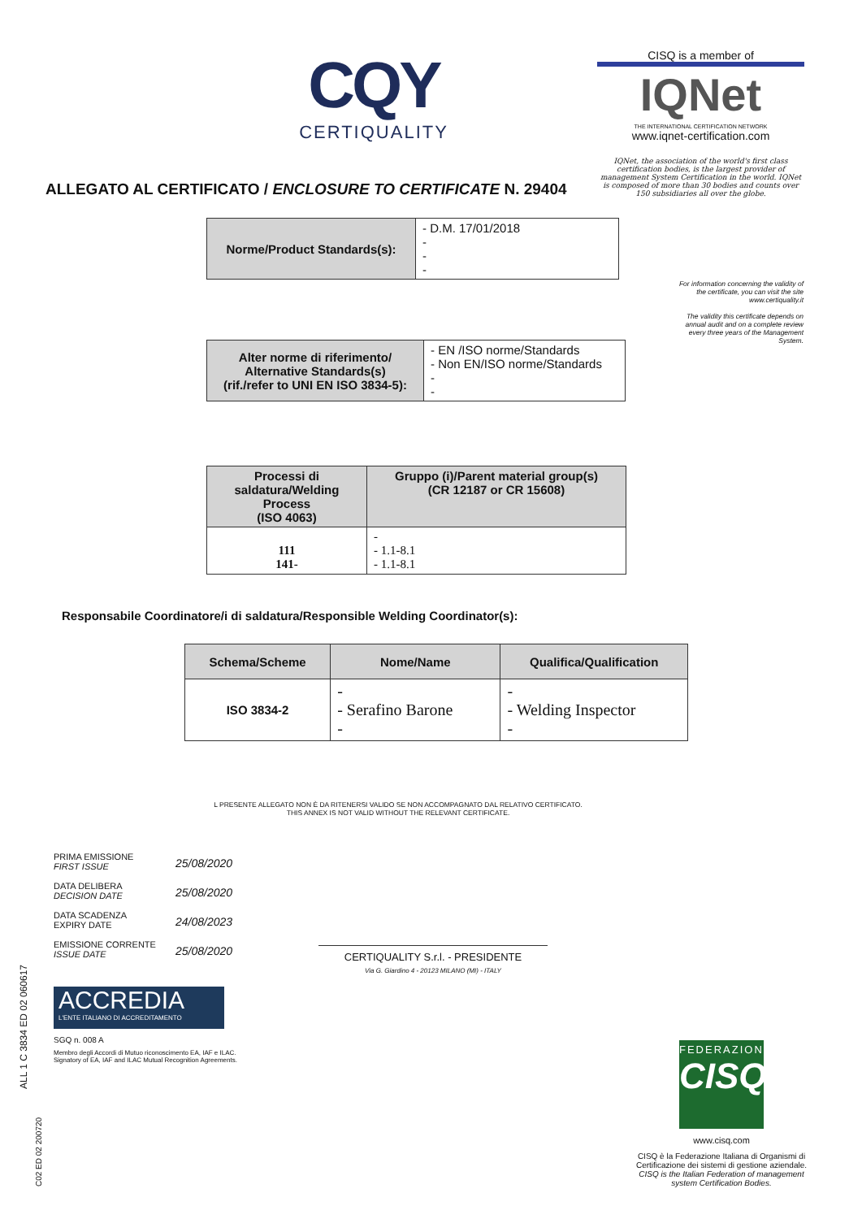CQY
CERTIQUALITY
CISQ is a member of
IQNet
THE INTERNATIONAL CERTIFICATION NETWORK
www.iqnet-certification.com
IQNet, the association of the world's first class certification bodies, is the largest provider of management System Certification in the world. IQNet is composed of more than 30 bodies and counts over 150 subsidiaries all over the globe.
ALLEGATO AL CERTIFICATO / ENCLOSURE TO CERTIFICATE N. 29404
| Norme/Product Standards(s): | - D.M. 17/01/2018 - - - |
For information concerning the validity of the certificate, you can visit the site www.certiquality.it
The validity this certificate depends on annual audit and on a complete review every three years of the Management System.
| Alter norme di riferimento/ Alternative Standards(s) (rif./refer to UNI EN ISO 3834-5): | - EN /ISO norme/Standards - Non EN/ISO norme/Standards - - |
| Processi di saldatura/Welding Process (ISO 4063) | Gruppo (i)/Parent material group(s) (CR 12187 or CR 15608) |
| --- | --- |
| 111 141- | - - 1.1-8.1 - 1.1-8.1 |
Responsabile Coordinatore/i di saldatura/Responsible Welding Coordinator(s):
| Schema/Scheme | Nome/Name | Qualifica/Qualification |
| --- | --- | --- |
| ISO 3834-2 | - - Serafino Barone - | - - Welding Inspector - |
L PRESENTE ALLEGATO NON È DA RITENERSI VALIDO SE NON ACCOMPAGNATO DAL RELATIVO CERTIFICATO.
THIS ANNEX IS NOT VALID WITHOUT THE RELEVANT CERTIFICATE.
PRIMA EMISSIONE
FIRST ISSUE 25/08/2020
DATA DELIBERA
DECISION DATE 25/08/2020
DATA SCADENZA
EXPIRY DATE 24/08/2023
EMISSIONE CORRENTE
ISSUE DATE 25/08/2020
CERTIQUALITY S.r.l. - PRESIDENTE
Via G. Giardino 4 - 20123 MILANO (MI) - ITALY
ACCREDIA
L'ENTE ITALIANO DI ACCREDITAMENTO
SGQ n. 008 A
Membro degli Accordi di Mutuo riconoscimento EA, IAF e ILAC.
Signatory of EA, IAF and ILAC Mutual Recognition Agreements.
ALL 1 C 3834 ED 02 060617
C02 ED 02 200720
FEDERAZIONE
CISQ
www.cisq.com
CISQ è la Federazione Italiana di Organismi di Certificazione dei sistemi di gestione aziendale.
CISQ is the Italian Federation of management system Certification Bodies.